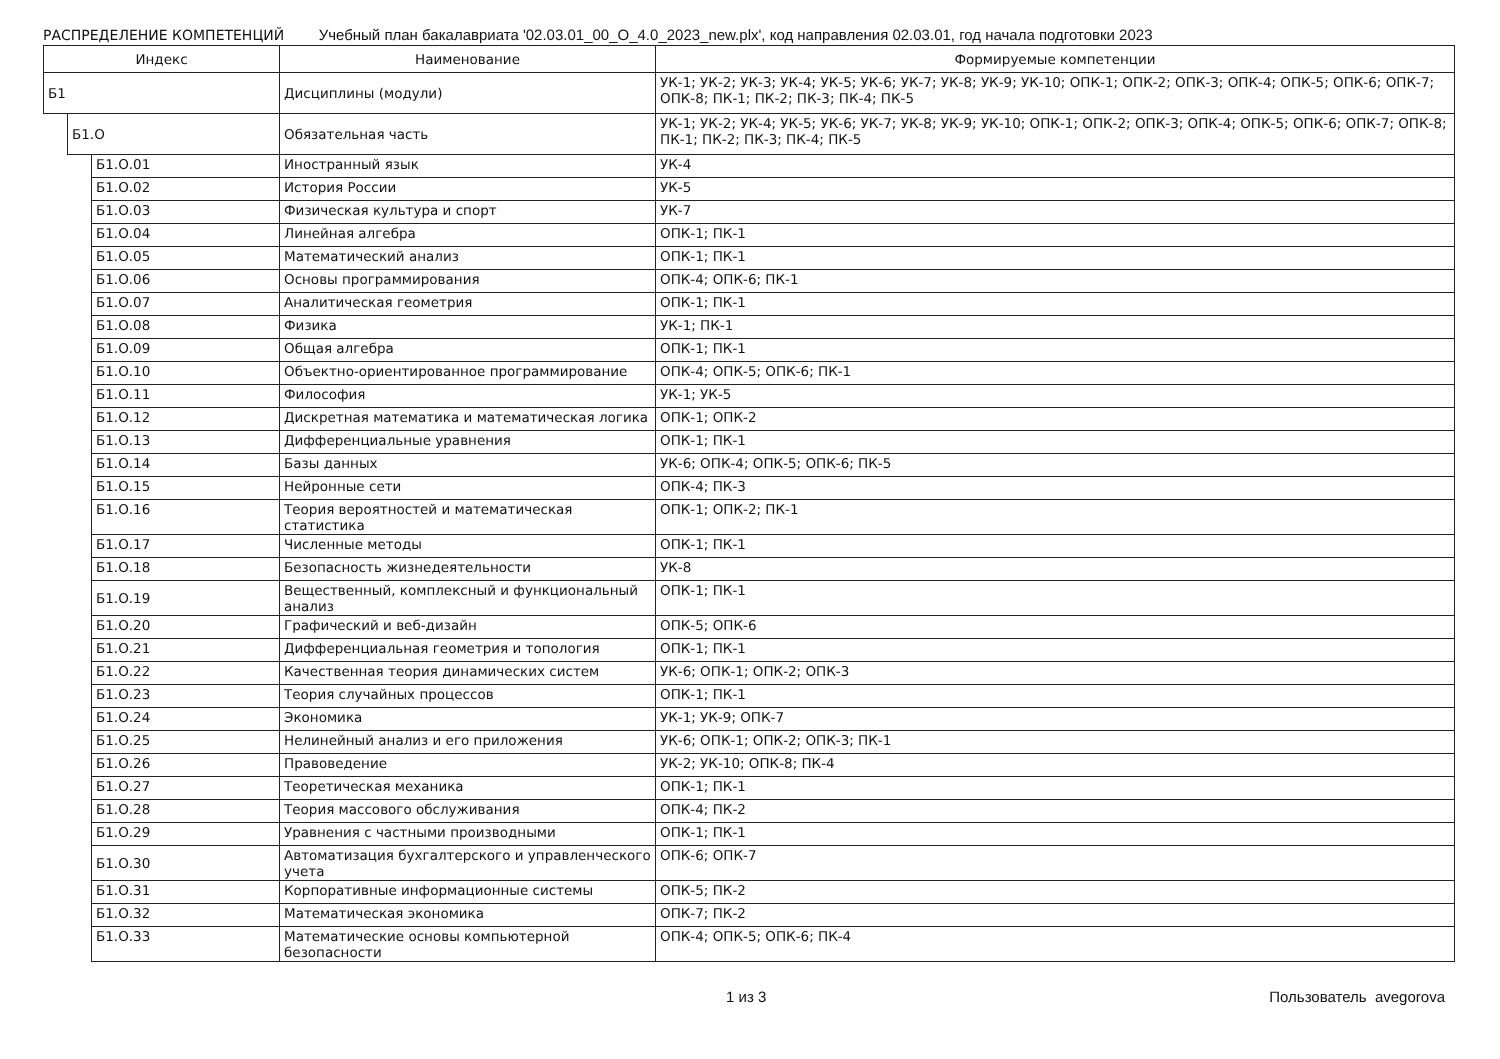РАСПРЕДЕЛЕНИЕ КОМПЕТЕНЦИЙ Учебный план бакалавриата '02.03.01_00_О_4.0_2023_new.plx', код направления 02.03.01, год начала подготовки 2023
| Индекс | | | Наименование | Формируемые компетенции |
| --- | --- | --- | --- | --- |
| Б1 | | | Дисциплины (модули) | УК-1; УК-2; УК-3; УК-4; УК-5; УК-6; УК-7; УК-8; УК-9; УК-10; ОПК-1; ОПК-2; ОПК-3; ОПК-4; ОПК-5; ОПК-6; ОПК-7; ОПК-8; ПК-1; ПК-2; ПК-3; ПК-4; ПК-5 |
| | Б1.О | | Обязательная часть | УК-1; УК-2; УК-4; УК-5; УК-6; УК-7; УК-8; УК-9; УК-10; ОПК-1; ОПК-2; ОПК-3; ОПК-4; ОПК-5; ОПК-6; ОПК-7; ОПК-8; ПК-1; ПК-2; ПК-3; ПК-4; ПК-5 |
| | | Б1.О.01 | Иностранный язык | УК-4 |
| | | Б1.О.02 | История России | УК-5 |
| | | Б1.О.03 | Физическая культура и спорт | УК-7 |
| | | Б1.О.04 | Линейная алгебра | ОПК-1; ПК-1 |
| | | Б1.О.05 | Математический анализ | ОПК-1; ПК-1 |
| | | Б1.О.06 | Основы программирования | ОПК-4; ОПК-6; ПК-1 |
| | | Б1.О.07 | Аналитическая геометрия | ОПК-1; ПК-1 |
| | | Б1.О.08 | Физика | УК-1; ПК-1 |
| | | Б1.О.09 | Общая алгебра | ОПК-1; ПК-1 |
| | | Б1.О.10 | Объектно-ориентированное программирование | ОПК-4; ОПК-5; ОПК-6; ПК-1 |
| | | Б1.О.11 | Философия | УК-1; УК-5 |
| | | Б1.О.12 | Дискретная математика и математическая логика | ОПК-1; ОПК-2 |
| | | Б1.О.13 | Дифференциальные уравнения | ОПК-1; ПК-1 |
| | | Б1.О.14 | Базы данных | УК-6; ОПК-4; ОПК-5; ОПК-6; ПК-5 |
| | | Б1.О.15 | Нейронные сети | ОПК-4; ПК-3 |
| | | Б1.О.16 | Теория вероятностей и математическая статистика | ОПК-1; ОПК-2; ПК-1 |
| | | Б1.О.17 | Численные методы | ОПК-1; ПК-1 |
| | | Б1.О.18 | Безопасность жизнедеятельности | УК-8 |
| | | Б1.О.19 | Вещественный, комплексный и функциональный анализ | ОПК-1; ПК-1 |
| | | Б1.О.20 | Графический и веб-дизайн | ОПК-5; ОПК-6 |
| | | Б1.О.21 | Дифференциальная геометрия и топология | ОПК-1; ПК-1 |
| | | Б1.О.22 | Качественная теория динамических систем | УК-6; ОПК-1; ОПК-2; ОПК-3 |
| | | Б1.О.23 | Теория случайных процессов | ОПК-1; ПК-1 |
| | | Б1.О.24 | Экономика | УК-1; УК-9; ОПК-7 |
| | | Б1.О.25 | Нелинейный анализ и его приложения | УК-6; ОПК-1; ОПК-2; ОПК-3; ПК-1 |
| | | Б1.О.26 | Правоведение | УК-2; УК-10; ОПК-8; ПК-4 |
| | | Б1.О.27 | Теоретическая механика | ОПК-1; ПК-1 |
| | | Б1.О.28 | Теория массового обслуживания | ОПК-4; ПК-2 |
| | | Б1.О.29 | Уравнения с частными производными | ОПК-1; ПК-1 |
| | | Б1.О.30 | Автоматизация бухгалтерского и управленческого учета | ОПК-6; ОПК-7 |
| | | Б1.О.31 | Корпоративные информационные системы | ОПК-5; ПК-2 |
| | | Б1.О.32 | Математическая экономика | ОПК-7; ПК-2 |
| | | Б1.О.33 | Математические основы компьютерной безопасности | ОПК-4; ОПК-5; ОПК-6; ПК-4 |
1 из 3 Пользователь avegorova